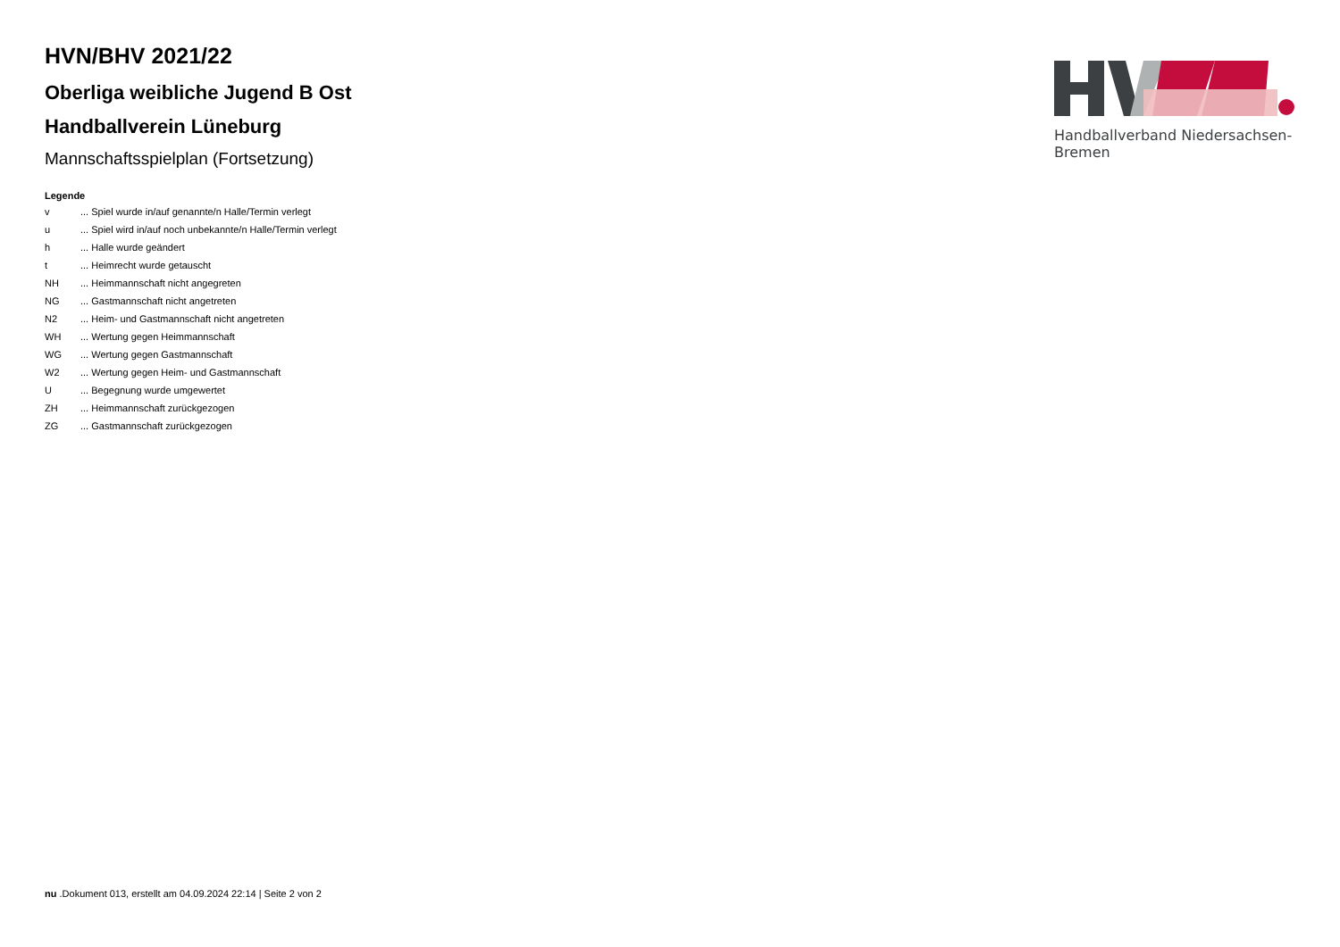HVN/BHV 2021/22
Oberliga weibliche Jugend B Ost
Handballverein Lüneburg
Mannschaftsspielplan (Fortsetzung)
Legende
| v | ... Spiel wurde in/auf genannte/n Halle/Termin verlegt |
| u | ... Spiel wird in/auf noch unbekannte/n Halle/Termin verlegt |
| h | ... Halle wurde geändert |
| t | ... Heimrecht wurde getauscht |
| NH | ... Heimmannschaft nicht angegreten |
| NG | ... Gastmannschaft nicht angetreten |
| N2 | ... Heim- und Gastmannschaft nicht angetreten |
| WH | ... Wertung gegen Heimmannschaft |
| WG | ... Wertung gegen Gastmannschaft |
| W2 | ... Wertung gegen Heim- und Gastmannschaft |
| U | ... Begegnung wurde umgewertet |
| ZH | ... Heimmannschaft zurückgezogen |
| ZG | ... Gastmannschaft zurückgezogen |
Handballverband Niedersachsen-Bremen
nu .Dokument 013, erstellt am 04.09.2024 22:14 | Seite 2 von 2